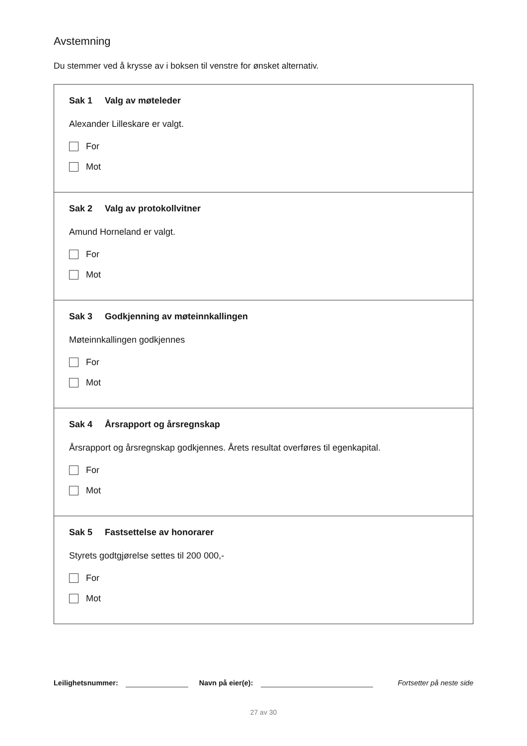Avstemning
Du stemmer ved å krysse av i boksen til venstre for ønsket alternativ.
Sak 1 Valg av møteleder
Alexander Lilleskare er valgt.
For
Mot
Sak 2 Valg av protokollvitner
Amund Horneland er valgt.
For
Mot
Sak 3 Godkjenning av møteinnkallingen
Møteinnkallingen godkjennes
For
Mot
Sak 4 Årsrapport og årsregnskap
Årsrapport og årsregnskap godkjennes. Årets resultat overføres til egenkapital.
For
Mot
Sak 5 Fastsettelse av honorarer
Styrets godtgjørelse settes til 200 000,-
For
Mot
Leilighetsnummer: Navn på eier(e): Fortsetter på neste side
27 av 30